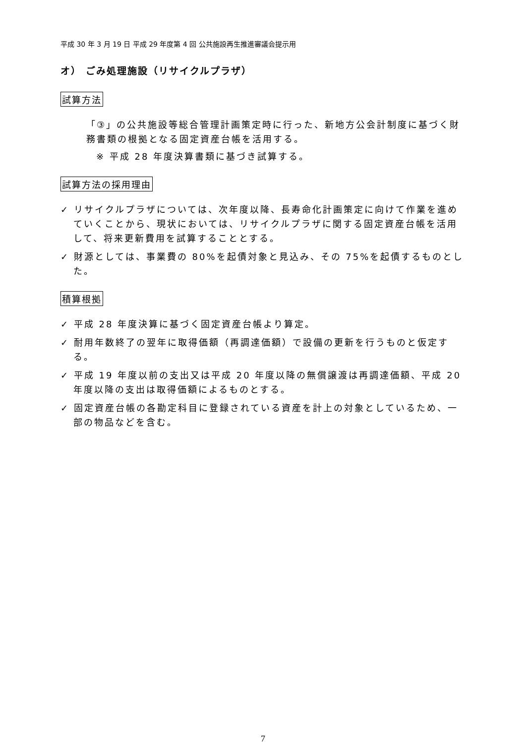平成 30 年 3 月 19 日 平成 29 年度第 4 回 公共施設再生推進審議会提示用
オ） ごみ処理施設（リサイクルプラザ）
試算方法
「③」の公共施設等総合管理計画策定時に行った、新地方公会計制度に基づく財務書類の根拠となる固定資産台帳を活用する。
※ 平成 28 年度決算書類に基づき試算する。
試算方法の採用理由
✓ リサイクルプラザについては、次年度以降、長寿命化計画策定に向けて作業を進めていくことから、現状においては、リサイクルプラザに関する固定資産台帳を活用して、将来更新費用を試算することとする。
✓ 財源としては、事業費の 80%を起債対象と見込み、その 75%を起債するものとした。
積算根拠
✓ 平成 28 年度決算に基づく固定資産台帳より算定。
✓ 耐用年数終了の翌年に取得価額（再調達価額）で設備の更新を行うものと仮定する。
✓ 平成 19 年度以前の支出又は平成 20 年度以降の無償譲渡は再調達価額、平成 20 年度以降の支出は取得価額によるものとする。
✓ 固定資産台帳の各勘定科目に登録されている資産を計上の対象としているため、一部の物品などを含む。
7